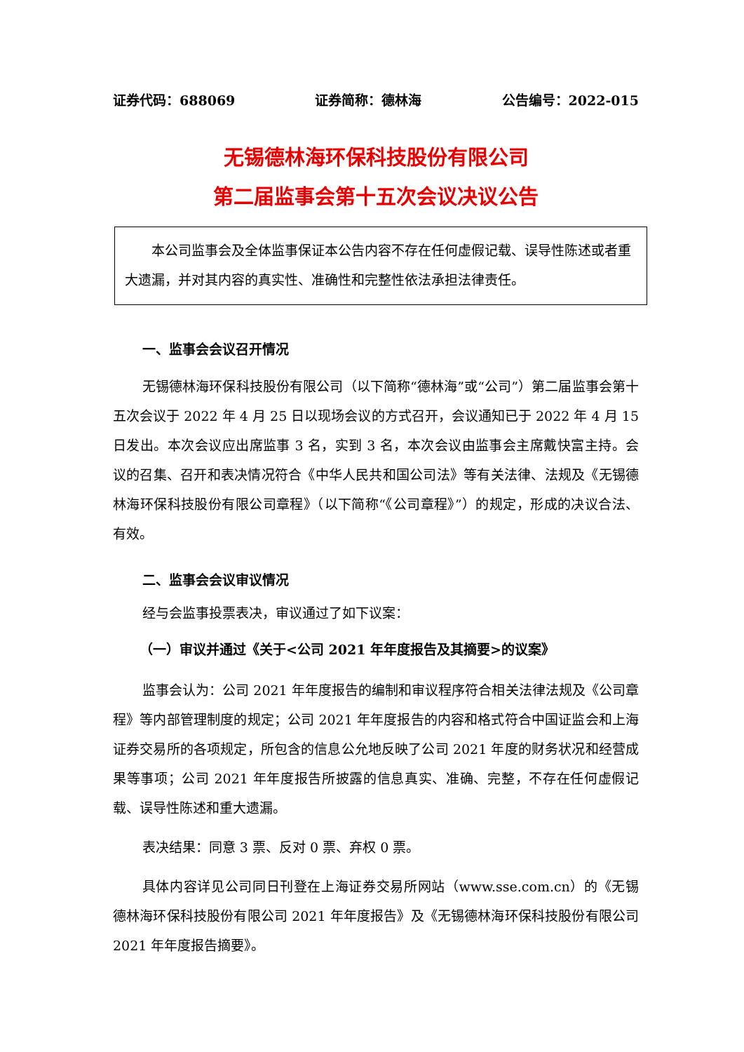证券代码：688069 证券简称：德林海 公告编号：2022-015
无锡德林海环保科技股份有限公司
第二届监事会第十五次会议决议公告
本公司监事会及全体监事保证本公告内容不存在任何虚假记载、误导性陈述或者重大遗漏，并对其内容的真实性、准确性和完整性依法承担法律责任。
一、监事会会议召开情况
无锡德林海环保科技股份有限公司（以下简称“德林海”或“公司”）第二届监事会第十五次会议于 2022 年 4 月 25 日以现场会议的方式召开，会议通知已于 2022 年 4 月 15 日发出。本次会议应出席监事 3 名，实到 3 名，本次会议由监事会主席戴快富主持。会议的召集、召开和表决情况符合《中华人民共和国公司法》等有关法律、法规及《无锡德林海环保科技股份有限公司章程》（以下简称“《公司章程》”）的规定，形成的决议合法、有效。
二、监事会会议审议情况
经与会监事投票表决，审议通过了如下议案：
（一）审议并通过《关于<公司 2021 年年度报告及其摘要>的议案》
监事会认为：公司 2021 年年度报告的编制和审议程序符合相关法律法规及《公司章程》等内部管理制度的规定；公司 2021 年年度报告的内容和格式符合中国证监会和上海证券交易所的各项规定，所包含的信息公允地反映了公司 2021 年度的财务状况和经营成果等事项；公司 2021 年年度报告所披露的信息真实、准确、完整，不存在任何虚假记载、误导性陈述和重大遗漏。
表决结果：同意 3 票、反对 0 票、弃权 0 票。
具体内容详见公司同日刊登在上海证券交易所网站（www.sse.com.cn）的《无锡德林海环保科技股份有限公司 2021 年年度报告》及《无锡德林海环保科技股份有限公司 2021 年年度报告摘要》。